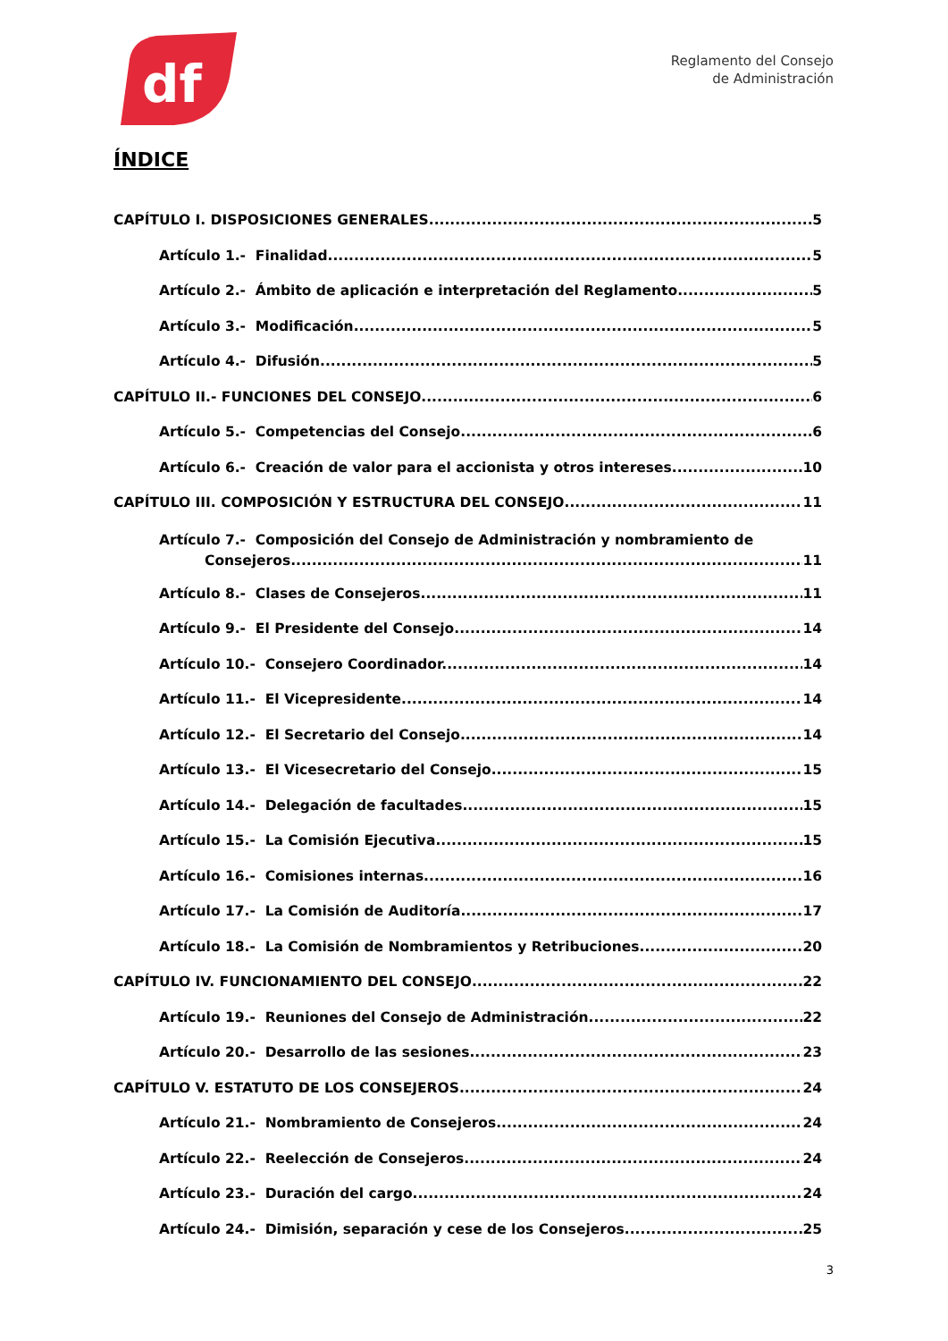df
Reglamento del Consejo
de Administración
ÍNDICE
CAPÍTULO I. DISPOSICIONES GENERALES 5
Artículo 1.- Finalidad 5
Artículo 2.- Ámbito de aplicación e interpretación del Reglamento. 5
Artículo 3.- Modificación. 5
Artículo 4.- Difusión. 5
CAPÍTULO II.- FUNCIONES DEL CONSEJO 6
Artículo 5.- Competencias del Consejo. 6
Artículo 6.- Creación de valor para el accionista y otros intereses. 10
CAPÍTULO III. COMPOSICIÓN Y ESTRUCTURA DEL CONSEJO 11
Artículo 7.- Composición del Consejo de Administración y nombramiento de
Consejeros. 11
Artículo 8.- Clases de Consejeros. 11
Artículo 9.- El Presidente del Consejo. 14
Artículo 10.- Consejero Coordinador. 14
Artículo 11.- El Vicepresidente. 14
Artículo 12.- El Secretario del Consejo. 14
Artículo 13.- El Vicesecretario del Consejo. 15
Artículo 14.- Delegación de facultades. 15
Artículo 15.- La Comisión Ejecutiva. 15
Artículo 16.- Comisiones internas. 16
Artículo 17.- La Comisión de Auditoría. 17
Artículo 18.- La Comisión de Nombramientos y Retribuciones 20
CAPÍTULO IV. FUNCIONAMIENTO DEL CONSEJO 22
Artículo 19.- Reuniones del Consejo de Administración. 22
Artículo 20.- Desarrollo de las sesiones. 23
CAPÍTULO V. ESTATUTO DE LOS CONSEJEROS 24
Artículo 21.- Nombramiento de Consejeros. 24
Artículo 22.- Reelección de Consejeros. 24
Artículo 23.- Duración del cargo. 24
Artículo 24.- Dimisión, separación y cese de los Consejeros. 25
3